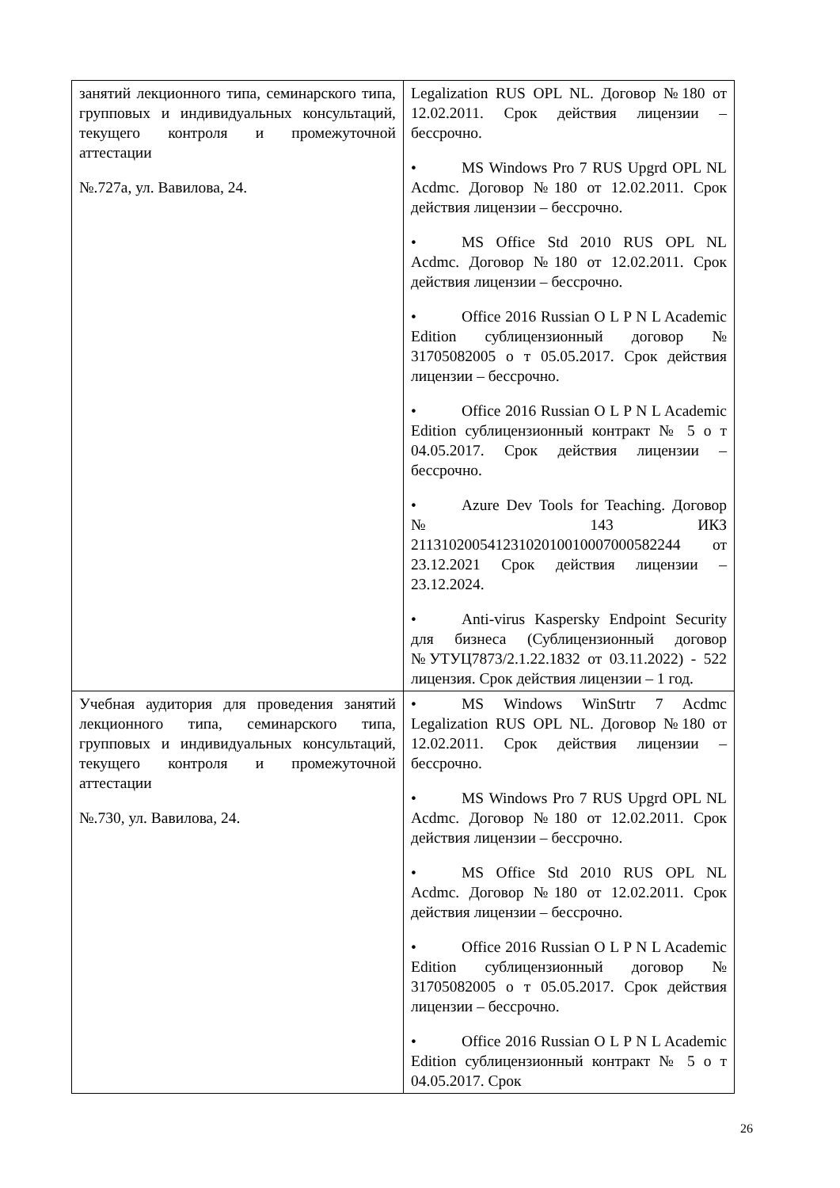| занятий лекционного типа, семинарского типа, групповых и индивидуальных консультаций, текущего контроля и промежуточной аттестации №.727а, ул. Вавилова, 24. | Legalization RUS OPL NL. Договор №180 от 12.02.2011. Срок действия лицензии – бессрочно. • MS Windows Pro 7 RUS Upgrd OPL NL Acdmc. Договор №180 от 12.02.2011. Срок действия лицензии – бессрочно. • MS Office Std 2010 RUS OPL NL Acdmc. Договор №180 от 12.02.2011. Срок действия лицензии – бессрочно. • Office 2016 Russian O L P N L Academic Edition сублицензионный договор № 31705082005 о т 05.05.2017. Срок действия лицензии – бессрочно. • Office 2016 Russian O L P N L Academic Edition сублицензионный контракт № 5 о т 04.05.2017. Срок действия лицензии – бессрочно. • Azure Dev Tools for Teaching. Договор № 143 ИКЗ 211310200541231020100100070005822­44 от 23.12.2021 Срок действия лицензии – 23.12.2024. • Anti-virus Kaspersky Endpoint Security для бизнеса (Сублицензионный договор №УТУЦ7873/2.1.22.1832 от 03.11.2022) - 522 лицензия. Срок действия лицензии – 1 год. |
| Учебная аудитория для проведения занятий лекционного типа, семинарского типа, групповых и индивидуальных консультаций, текущего контроля и промежуточной аттестации №.730, ул. Вавилова, 24. | • MS Windows WinStrtr 7 Acdmc Legalization RUS OPL NL. Договор №180 от 12.02.2011. Срок действия лицензии – бессрочно. • MS Windows Pro 7 RUS Upgrd OPL NL Acdmc. Договор №180 от 12.02.2011. Срок действия лицензии – бессрочно. • MS Office Std 2010 RUS OPL NL Acdmc. Договор №180 от 12.02.2011. Срок действия лицензии – бессрочно. • Office 2016 Russian O L P N L Academic Edition сублицензионный договор № 31705082005 о т 05.05.2017. Срок действия лицензии – бессрочно. • Office 2016 Russian O L P N L Academic Edition сублицензионный контракт № 5 о т 04.05.2017. Срок |
26